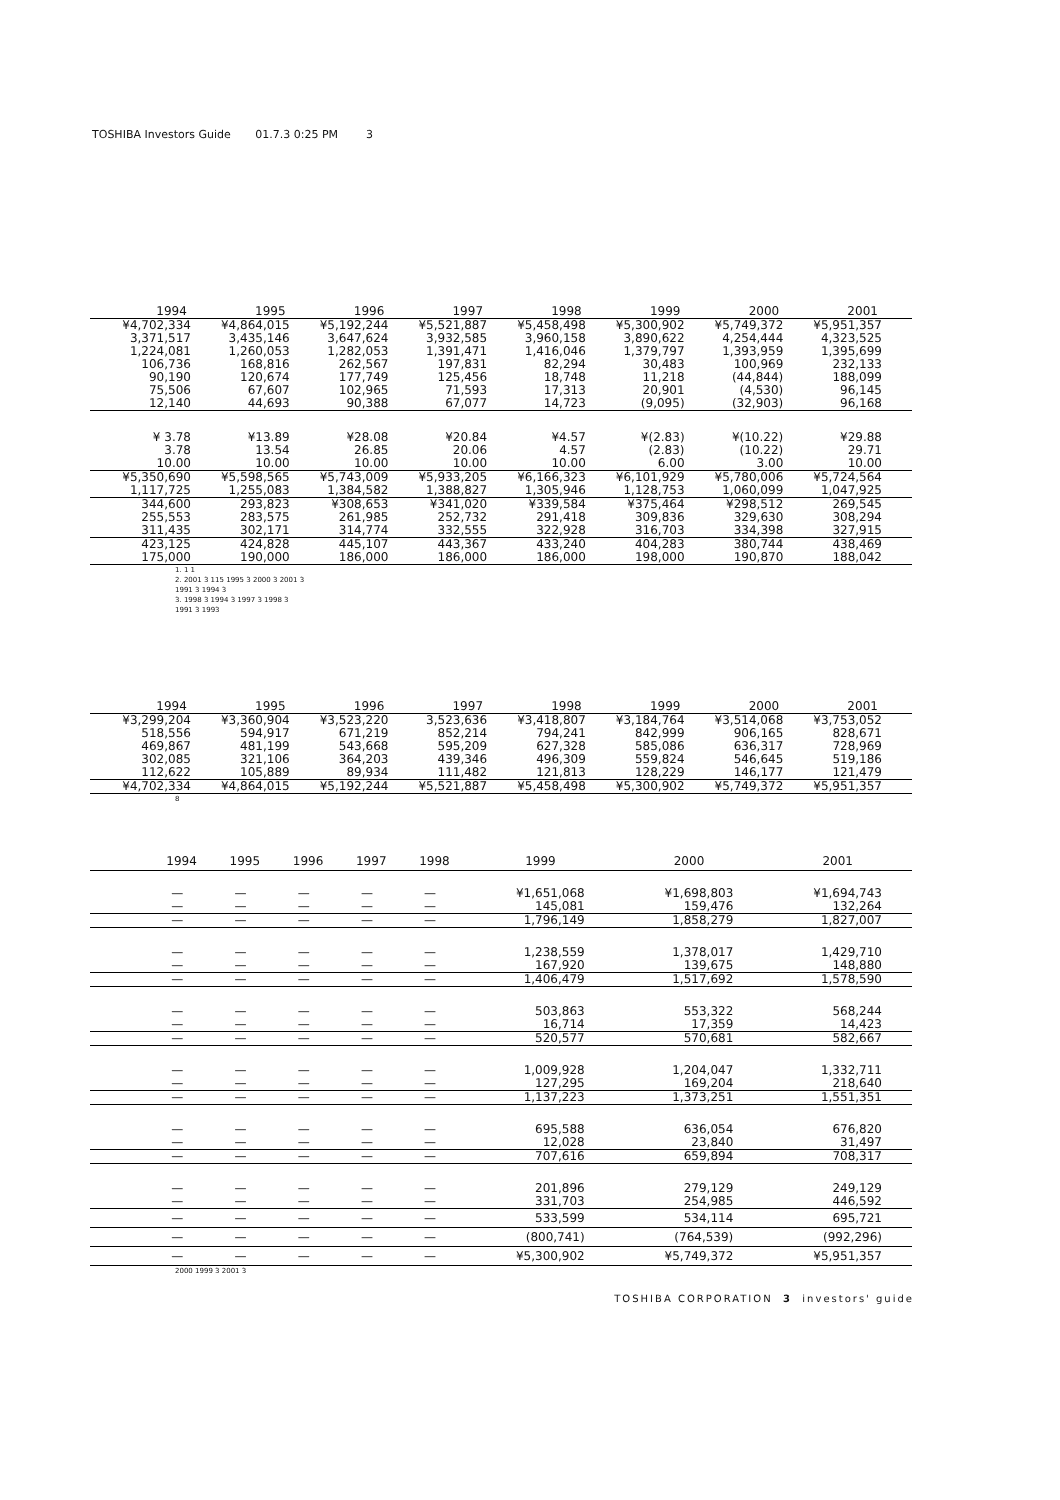TOSHIBA Investors Guide 01.7.3 0:25 PM 3
| | 1994 | 1995 | 1996 | 1997 | 1998 | 1999 | 2000 | 2001 |
| | ¥4,702,334 | ¥4,864,015 | ¥5,192,244 | ¥5,521,887 | ¥5,458,498 | ¥5,300,902 | ¥5,749,372 | ¥5,951,357 |
| | 3,371,517 | 3,435,146 | 3,647,624 | 3,932,585 | 3,960,158 | 3,890,622 | 4,254,444 | 4,323,525 |
| | 1,224,081 | 1,260,053 | 1,282,053 | 1,391,471 | 1,416,046 | 1,379,797 | 1,393,959 | 1,395,699 |
| | 106,736 | 168,816 | 262,567 | 197,831 | 82,294 | 30,483 | 100,969 | 232,133 |
| | 90,190 | 120,674 | 177,749 | 125,456 | 18,748 | 11,218 | (44,844) | 188,099 |
| | 75,506 | 67,607 | 102,965 | 71,593 | 17,313 | 20,901 | (4,530) | 96,145 |
| | 12,140 | 44,693 | 90,388 | 67,077 | 14,723 | (9,095) | (32,903) | 96,168 |
| | ¥ 3.78 | ¥13.89 | ¥28.08 | ¥20.84 | ¥4.57 | ¥(2.83) | ¥(10.22) | ¥29.88 |
| | 3.78 | 13.54 | 26.85 | 20.06 | 4.57 | (2.83) | (10.22) | 29.71 |
| | 10.00 | 10.00 | 10.00 | 10.00 | 10.00 | 6.00 | 3.00 | 10.00 |
| | ¥5,350,690 | ¥5,598,565 | ¥5,743,009 | ¥5,933,205 | ¥6,166,323 | ¥6,101,929 | ¥5,780,006 | ¥5,724,564 |
| | 1,117,725 | 1,255,083 | 1,384,582 | 1,388,827 | 1,305,946 | 1,128,753 | 1,060,099 | 1,047,925 |
| | 344,600 | 293,823 | ¥308,653 | ¥341,020 | ¥339,584 | ¥375,464 | ¥298,512 | 269,545 |
| | 255,553 | 283,575 | 261,985 | 252,732 | 291,418 | 309,836 | 329,630 | 308,294 |
| | 311,435 | 302,171 | 314,774 | 332,555 | 322,928 | 316,703 | 334,398 | 327,915 |
| | 423,125 | 424,828 | 445,107 | 443,367 | 433,240 | 404,283 | 380,744 | 438,469 |
| | 175,000 | 190,000 | 186,000 | 186,000 | 186,000 | 198,000 | 190,870 | 188,042 |
1. 1 1
2. 2001 3 115 1995 3 2000 3 2001 3
1991 3 1994 3
3. 1998 3 1994 3 1997 3 1998 3
1991 3 1993
| | 1994 | 1995 | 1996 | 1997 | 1998 | 1999 | 2000 | 2001 |
| | ¥3,299,204 | ¥3,360,904 | ¥3,523,220 | 3,523,636 | ¥3,418,807 | ¥3,184,764 | ¥3,514,068 | ¥3,753,052 |
| | 518,556 | 594,917 | 671,219 | 852,214 | 794,241 | 842,999 | 906,165 | 828,671 |
| | 469,867 | 481,199 | 543,668 | 595,209 | 627,328 | 585,086 | 636,317 | 728,969 |
| | 302,085 | 321,106 | 364,203 | 439,346 | 496,309 | 559,824 | 546,645 | 519,186 |
| | 112,622 | 105,889 | 89,934 | 111,482 | 121,813 | 128,229 | 146,177 | 121,479 |
| | ¥4,702,334 | ¥4,864,015 | ¥5,192,244 | ¥5,521,887 | ¥5,458,498 | ¥5,300,902 | ¥5,749,372 | ¥5,951,357 |
8
| | 1994 | 1995 | 1996 | 1997 | 1998 | 1999 | 2000 | 2001 |
| | — | — | — | — | — | ¥1,651,068 | ¥1,698,803 | ¥1,694,743 |
| | — | — | — | — | — | 145,081 | 159,476 | 132,264 |
| | — | — | — | — | — | 1,796,149 | 1,858,279 | 1,827,007 |
| | — | — | — | — | — | 1,238,559 | 1,378,017 | 1,429,710 |
| | — | — | — | — | — | 167,920 | 139,675 | 148,880 |
| | — | — | — | — | — | 1,406,479 | 1,517,692 | 1,578,590 |
| | — | — | — | — | — | 503,863 | 553,322 | 568,244 |
| | — | — | — | — | — | 16,714 | 17,359 | 14,423 |
| | — | — | — | — | — | 520,577 | 570,681 | 582,667 |
| | — | — | — | — | — | 1,009,928 | 1,204,047 | 1,332,711 |
| | — | — | — | — | — | 127,295 | 169,204 | 218,640 |
| | — | — | — | — | — | 1,137,223 | 1,373,251 | 1,551,351 |
| | — | — | — | — | — | 695,588 | 636,054 | 676,820 |
| | — | — | — | — | — | 12,028 | 23,840 | 31,497 |
| | — | — | — | — | — | 707,616 | 659,894 | 708,317 |
| | — | — | — | — | — | 201,896 | 279,129 | 249,129 |
| | — | — | — | — | — | 331,703 | 254,985 | 446,592 |
| | — | — | — | — | — | 533,599 | 534,114 | 695,721 |
| | — | — | — | — | — | (800,741) | (764,539) | (992,296) |
| | — | — | — | — | — | ¥5,300,902 | ¥5,749,372 | ¥5,951,357 |
2000 1999 3 2001 3
TOSHIBA CORPORATION 3 investors' guide